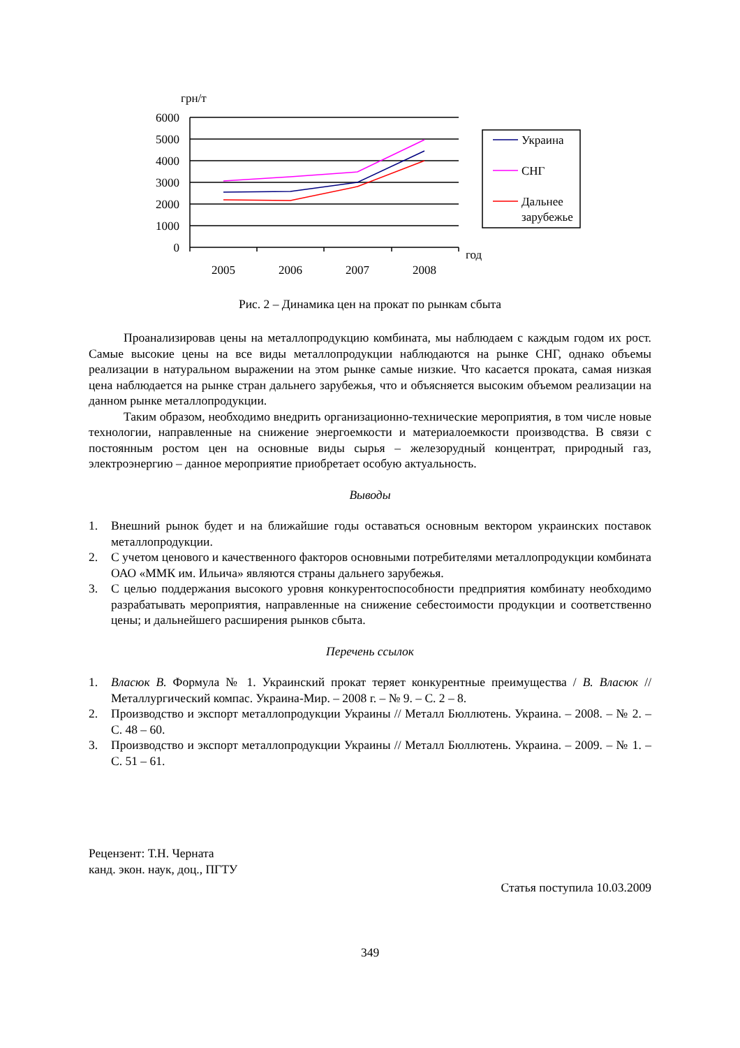грн/т
6000
5000
4000
3000
2000
1000
0
2005
2006
2007
2008
год
Украина
СНГ
Дальнее
зарубежье
Рис. 2 – Динамика цен на прокат по рынкам сбыта
Проанализировав цены на металлопродукцию комбината, мы наблюдаем с каждым годом их рост. Самые высокие цены на все виды металлопродукции наблюдаются на рынке СНГ, однако объемы реализации в натуральном выражении на этом рынке самые низкие. Что касается проката, самая низкая цена наблюдается на рынке стран дальнего зарубежья, что и объясняется высоким объемом реализации на данном рынке металлопродукции.
Таким образом, необходимо внедрить организационно-технические мероприятия, в том числе новые технологии, направленные на снижение энергоемкости и материалоемкости производства. В связи с постоянным ростом цен на основные виды сырья – железорудный концентрат, природный газ, электроэнергию – данное мероприятие приобретает особую актуальность.
Выводы
1. Внешний рынок будет и на ближайшие годы оставаться основным вектором украинских поставок металлопродукции.
2. С учетом ценового и качественного факторов основными потребителями металлопродукции комбината ОАО «ММК им. Ильича» являются страны дальнего зарубежья.
3. С целью поддержания высокого уровня конкурентоспособности предприятия комбинату необходимо разрабатывать мероприятия, направленные на снижение себестоимости продукции и соответственно цены; и дальнейшего расширения рынков сбыта.
Перечень ссылок
1. Власюк В. Формула № 1. Украинский прокат теряет конкурентные преимущества / В. Власюк // Металлургический компас. Украина-Мир. – 2008 г. – № 9. – С. 2 – 8.
2. Производство и экспорт металлопродукции Украины // Металл Бюллютень. Украина. – 2008. – № 2. – С. 48 – 60.
3. Производство и экспорт металлопродукции Украины // Металл Бюллютень. Украина. – 2009. – № 1. – С. 51 – 61.
Рецензент: Т.Н. Черната
канд. экон. наук, доц., ПГТУ
Статья поступила 10.03.2009
349